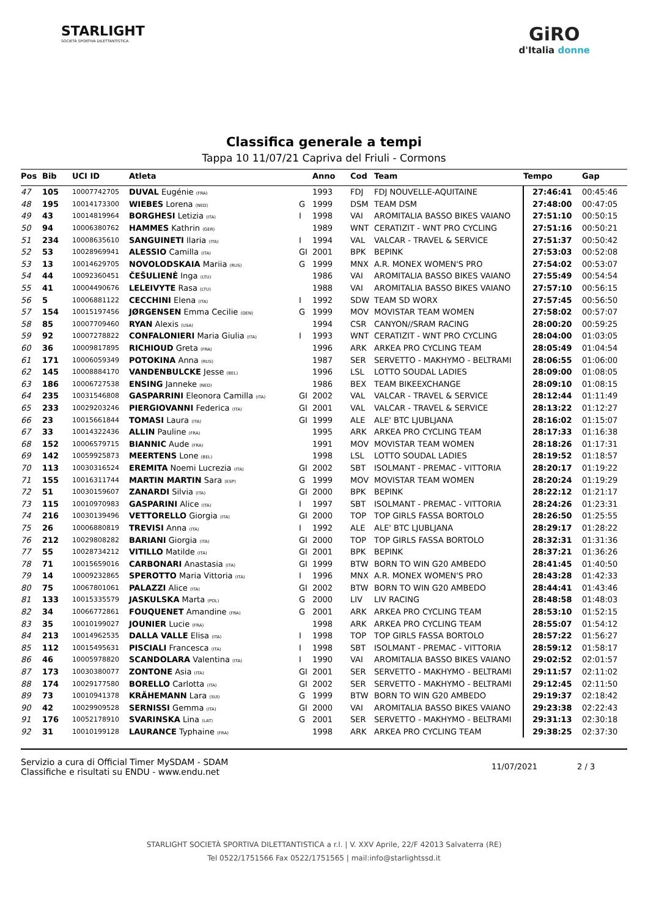STARLIGHT
SOCIETÀ SPORTIVA DILETTANTISTICA
GiRO
d'Italia donne
Classifica generale a tempi
Tappa 10 11/07/21 Capriva del Friuli - Cormons
| Pos | Bib | UCI ID | Atleta | | Anno | Cod | Team | Tempo | Gap |
| --- | --- | --- | --- | --- | --- | --- | --- | --- | --- |
| 47 | 105 | 10007742705 | DUVAL Eugénie (FRA) | | 1993 | FDJ | FDJ NOUVELLE-AQUITAINE | 27:46:41 | 00:45:46 |
| 48 | 195 | 10014173300 | WIEBES Lorena (NED) | G | 1999 | DSM | TEAM DSM | 27:48:00 | 00:47:05 |
| 49 | 43 | 10014819964 | BORGHESI Letizia (ITA) | I | 1998 | VAI | AROMITALIA BASSO BIKES VAIANO | 27:51:10 | 00:50:15 |
| 50 | 94 | 10006380762 | HAMMES Kathrin (GER) | | 1989 | WNT | CERATIZIT - WNT PRO CYCLING | 27:51:16 | 00:50:21 |
| 51 | 234 | 10008635610 | SANGUINETI Ilaria (ITA) | I | 1994 | VAL | VALCAR - TRAVEL & SERVICE | 27:51:37 | 00:50:42 |
| 52 | 53 | 10028969941 | ALESSIO Camilla (ITA) | GI | 2001 | BPK | BEPINK | 27:53:03 | 00:52:08 |
| 53 | 13 | 10014629705 | NOVOLODSKAIA Mariia (RUS) | G | 1999 | MNX | A.R. MONEX WOMEN'S PRO | 27:54:02 | 00:53:07 |
| 54 | 44 | 10092360451 | ČEŠULIENĖ Inga (LTU) | | 1986 | VAI | AROMITALIA BASSO BIKES VAIANO | 27:55:49 | 00:54:54 |
| 55 | 41 | 10004490676 | LELEIVYTE Rasa (LTU) | | 1988 | VAI | AROMITALIA BASSO BIKES VAIANO | 27:57:10 | 00:56:15 |
| 56 | 5 | 10006881122 | CECCHINI Elena (ITA) | I | 1992 | SDW | TEAM SD WORX | 27:57:45 | 00:56:50 |
| 57 | 154 | 10015197456 | JØRGENSEN Emma Cecilie (DEN) | G | 1999 | MOV | MOVISTAR TEAM WOMEN | 27:58:02 | 00:57:07 |
| 58 | 85 | 10007709460 | RYAN Alexis (USA) | | 1994 | CSR | CANYON//SRAM RACING | 28:00:20 | 00:59:25 |
| 59 | 92 | 10007278822 | CONFALONIERI Maria Giulia (ITA) | I | 1993 | WNT | CERATIZIT - WNT PRO CYCLING | 28:04:00 | 01:03:05 |
| 60 | 36 | 10009817895 | RICHIOUD Greta (FRA) | | 1996 | ARK | ARKEA PRO CYCLING TEAM | 28:05:49 | 01:04:54 |
| 61 | 171 | 10006059349 | POTOKINA Anna (RUS) | | 1987 | SER | SERVETTO - MAKHYMO - BELTRAMI | 28:06:55 | 01:06:00 |
| 62 | 145 | 10008884170 | VANDENBULCKE Jesse (BEL) | | 1996 | LSL | LOTTO SOUDAL LADIES | 28:09:00 | 01:08:05 |
| 63 | 186 | 10006727538 | ENSING Janneke (NED) | | 1986 | BEX | TEAM BIKEEXCHANGE | 28:09:10 | 01:08:15 |
| 64 | 235 | 10031546808 | GASPARRINI Eleonora Camilla (ITA) | GI | 2002 | VAL | VALCAR - TRAVEL & SERVICE | 28:12:44 | 01:11:49 |
| 65 | 233 | 10029203246 | PIERGIOVANNI Federica (ITA) | GI | 2001 | VAL | VALCAR - TRAVEL & SERVICE | 28:13:22 | 01:12:27 |
| 66 | 23 | 10015661844 | TOMASI Laura (ITA) | GI | 1999 | ALE | ALE' BTC LJUBLJANA | 28:16:02 | 01:15:07 |
| 67 | 33 | 10014322436 | ALLIN Pauline (FRA) | | 1995 | ARK | ARKEA PRO CYCLING TEAM | 28:17:33 | 01:16:38 |
| 68 | 152 | 10006579715 | BIANNIC Aude (FRA) | | 1991 | MOV | MOVISTAR TEAM WOMEN | 28:18:26 | 01:17:31 |
| 69 | 142 | 10059925873 | MEERTENS Lone (BEL) | | 1998 | LSL | LOTTO SOUDAL LADIES | 28:19:52 | 01:18:57 |
| 70 | 113 | 10030316524 | EREMITA Noemi Lucrezia (ITA) | GI | 2002 | SBT | ISOLMANT - PREMAC - VITTORIA | 28:20:17 | 01:19:22 |
| 71 | 155 | 10016311744 | MARTIN MARTIN Sara (ESP) | G | 1999 | MOV | MOVISTAR TEAM WOMEN | 28:20:24 | 01:19:29 |
| 72 | 51 | 10030159607 | ZANARDI Silvia (ITA) | GI | 2000 | BPK | BEPINK | 28:22:12 | 01:21:17 |
| 73 | 115 | 10010970983 | GASPARINI Alice (ITA) | I | 1997 | SBT | ISOLMANT - PREMAC - VITTORIA | 28:24:26 | 01:23:31 |
| 74 | 216 | 10030139496 | VETTORELLO Giorgia (ITA) | GI | 2000 | TOP | TOP GIRLS FASSA BORTOLO | 28:26:50 | 01:25:55 |
| 75 | 26 | 10006880819 | TREVISI Anna (ITA) | I | 1992 | ALE | ALE' BTC LJUBLJANA | 28:29:17 | 01:28:22 |
| 76 | 212 | 10029808282 | BARIANI Giorgia (ITA) | GI | 2000 | TOP | TOP GIRLS FASSA BORTOLO | 28:32:31 | 01:31:36 |
| 77 | 55 | 10028734212 | VITILLO Matilde (ITA) | GI | 2001 | BPK | BEPINK | 28:37:21 | 01:36:26 |
| 78 | 71 | 10015659016 | CARBONARI Anastasia (ITA) | GI | 1999 | BTW | BORN TO WIN G20 AMBEDO | 28:41:45 | 01:40:50 |
| 79 | 14 | 10009232865 | SPEROTTO Maria Vittoria (ITA) | I | 1996 | MNX | A.R. MONEX WOMEN'S PRO | 28:43:28 | 01:42:33 |
| 80 | 75 | 10067801061 | PALAZZI Alice (ITA) | GI | 2002 | BTW | BORN TO WIN G20 AMBEDO | 28:44:41 | 01:43:46 |
| 81 | 133 | 10015335579 | JASKULSKA Marta (POL) | G | 2000 | LIV | LIV RACING | 28:48:58 | 01:48:03 |
| 82 | 34 | 10066772861 | FOUQUENET Amandine (FRA) | G | 2001 | ARK | ARKEA PRO CYCLING TEAM | 28:53:10 | 01:52:15 |
| 83 | 35 | 10010199027 | JOUNIER Lucie (FRA) | | 1998 | ARK | ARKEA PRO CYCLING TEAM | 28:55:07 | 01:54:12 |
| 84 | 213 | 10014962535 | DALLA VALLE Elisa (ITA) | I | 1998 | TOP | TOP GIRLS FASSA BORTOLO | 28:57:22 | 01:56:27 |
| 85 | 112 | 10015495631 | PISCIALI Francesca (ITA) | I | 1998 | SBT | ISOLMANT - PREMAC - VITTORIA | 28:59:12 | 01:58:17 |
| 86 | 46 | 10005978820 | SCANDOLARA Valentina (ITA) | I | 1990 | VAI | AROMITALIA BASSO BIKES VAIANO | 29:02:52 | 02:01:57 |
| 87 | 173 | 10030380077 | ZONTONE Asia (ITA) | GI | 2001 | SER | SERVETTO - MAKHYMO - BELTRAMI | 29:11:57 | 02:11:02 |
| 88 | 174 | 10029177580 | BORELLO Carlotta (ITA) | GI | 2002 | SER | SERVETTO - MAKHYMO - BELTRAMI | 29:12:45 | 02:11:50 |
| 89 | 73 | 10010941378 | KRÄHEMANN Lara (SUI) | G | 1999 | BTW | BORN TO WIN G20 AMBEDO | 29:19:37 | 02:18:42 |
| 90 | 42 | 10029909528 | SERNISSI Gemma (ITA) | GI | 2000 | VAI | AROMITALIA BASSO BIKES VAIANO | 29:23:38 | 02:22:43 |
| 91 | 176 | 10052178910 | SVARINSKA Lina (LAT) | G | 2001 | SER | SERVETTO - MAKHYMO - BELTRAMI | 29:31:13 | 02:30:18 |
| 92 | 31 | 10010199128 | LAURANCE Typhaine (FRA) | | 1998 | ARK | ARKEA PRO CYCLING TEAM | 29:38:25 | 02:37:30 |
Servizio a cura di Official Timer MySDAM - SDAM
Classifiche e risultati su ENDU - www.endu.net
11/07/2021 2 / 3
STARLIGHT SOCIETÀ SPORTIVA DILETTANTISTICA a r.l. | V. XXV Aprile, 22/F 42013 Salvaterra (RE)
Tel 0522/1751566 Fax 0522/1751565 | mail:info@starlightssd.it